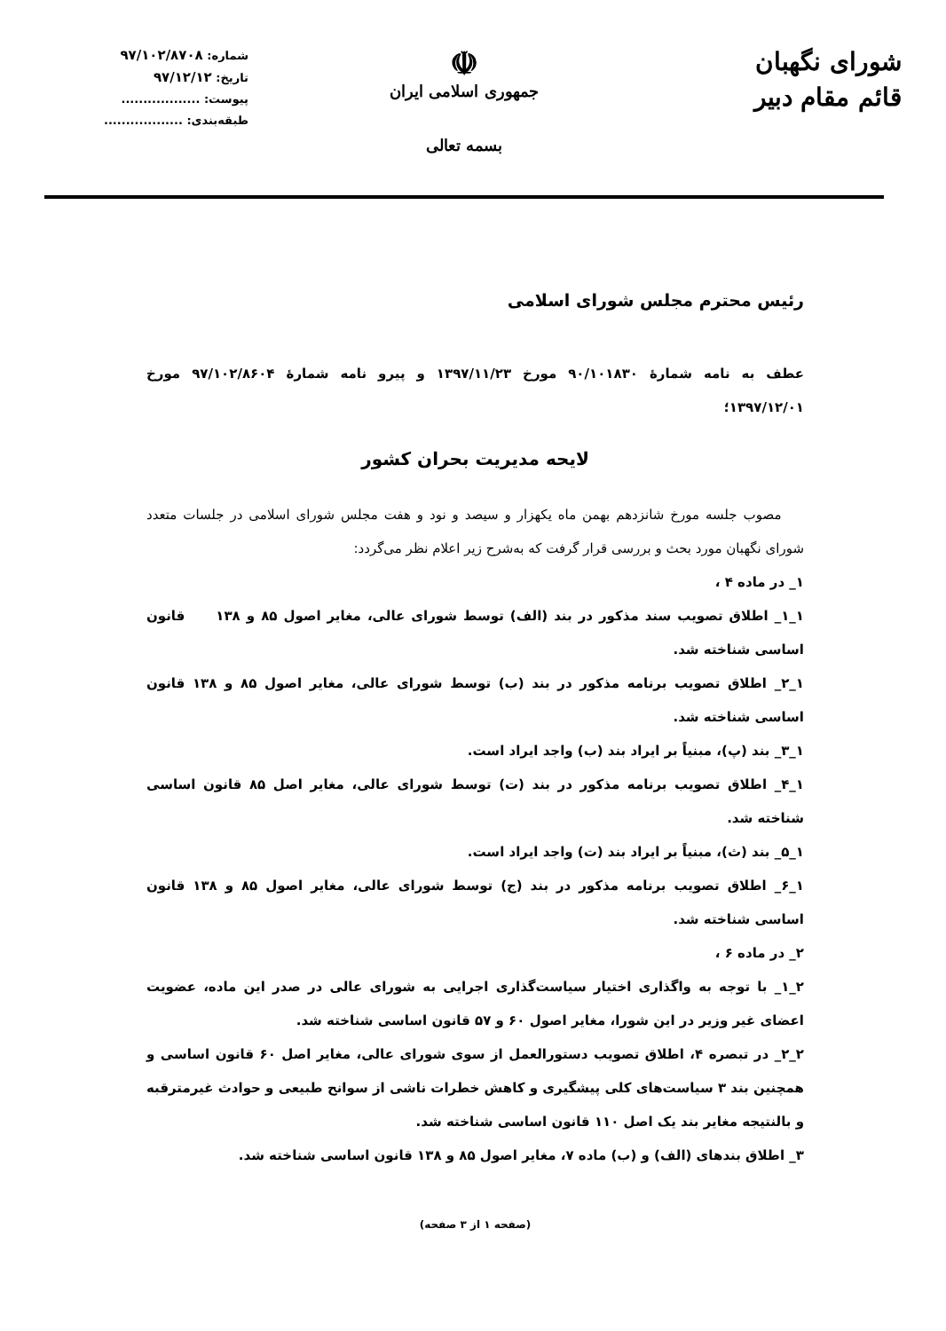شورای نگهبان
قائم مقام دبیر
☫
جمهوری اسلامی ایران
بسمه تعالی
شماره: ۹۷/۱۰۲/۸۷۰۸
تاریخ: ۹۷/۱۲/۱۲
پیوست: ..................
طبقه‌بندی: ..................
رئیس محترم مجلس شورای اسلامی
عطف به نامه شمارهٔ ۹۰/۱۰۱۸۳۰ مورخ ۱۳۹۷/۱۱/۲۳ و پیرو نامه شمارهٔ ۹۷/۱۰۲/۸۶۰۴ مورخ ۱۳۹۷/۱۲/۰۱؛
لایحه مدیریت بحران کشور
مصوب جلسه مورخ شانزدهم بهمن ماه یکهزار و سیصد و نود و هفت مجلس شورای اسلامی در جلسات متعدد شورای نگهبان مورد بحث و بررسی قرار گرفت که به‌شرح زیر اعلام نظر می‌گردد:
۱_ در ماده ۴ ،
۱_۱_ اطلاق تصویب سند مذکور در بند (الف) توسط شورای عالی، مغایر اصول ۸۵ و ۱۳۸ قانون اساسی شناخته شد.
۱_۲_ اطلاق تصویب برنامه مذکور در بند (ب) توسط شورای عالی، مغایر اصول ۸۵ و ۱۳۸ قانون اساسی شناخته شد.
۱_۳_ بند (پ)، مبنیاً بر ایراد بند (ب) واجد ایراد است.
۱_۴_ اطلاق تصویب برنامه مذکور در بند (ت) توسط شورای عالی، مغایر اصل ۸۵ قانون اساسی شناخته شد.
۱_۵_ بند (ث)، مبنیاً بر ایراد بند (ت) واجد ایراد است.
۱_۶_ اطلاق تصویب برنامه مذکور در بند (ج) توسط شورای عالی، مغایر اصول ۸۵ و ۱۳۸ قانون اساسی شناخته شد.
۲_ در ماده ۶ ،
۲_۱_ با توجه به واگذاری اختیار سیاست‌گذاری اجرایی به شورای عالی در صدر این ماده، عضویت اعضای غیر وزیر در این شورا، مغایر اصول ۶۰ و ۵۷ قانون اساسی شناخته شد.
۲_۲_ در تبصره ۴، اطلاق تصویب دستورالعمل از سوی شورای عالی، مغایر اصل ۶۰ قانون اساسی و همچنین بند ۳ سیاست‌های کلی پیشگیری و کاهش خطرات ناشی از سوانح طبیعی و حوادث غیرمترقبه و بالنتیجه مغایر بند یک اصل ۱۱۰ قانون اساسی شناخته شد.
۳_ اطلاق بندهای (الف) و (ب) ماده ۷، مغایر اصول ۸۵ و ۱۳۸ قانون اساسی شناخته شد.
(صفحه ۱ از ۳ صفحه)